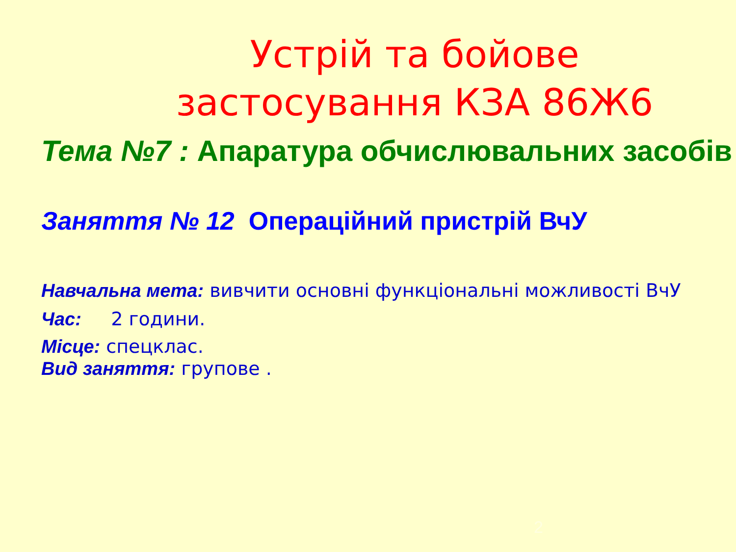Устрій та бойове застосування КЗА 86Ж6
Тема №7 : Апаратура обчислювальних засобів
Заняття № 12 Операційний пристрій ВчУ
Навчальна мета: вивчити основні функціональні можливості ВчУ
Час: 2 години.
Місце: спецклас.
Вид заняття: групове .
2